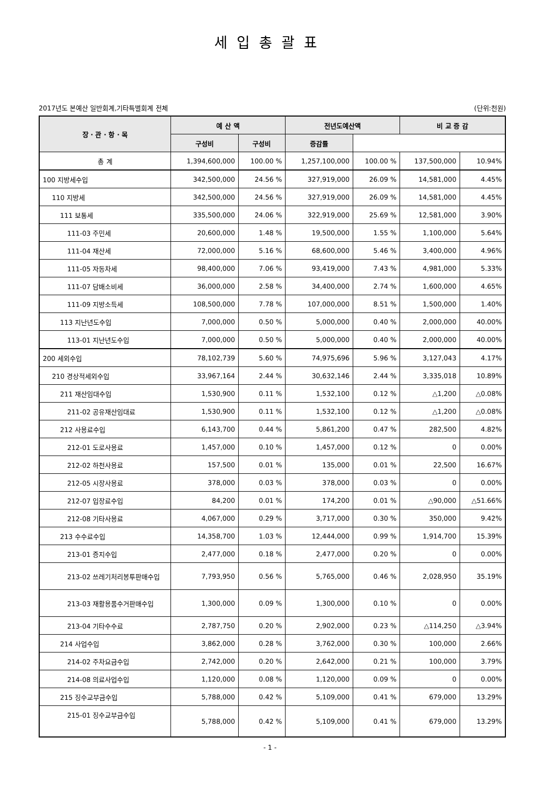세입총괄표
2017년도 본예산 일반회계,기타특별회계 전체 (단위:천원)
| 장 · 관 · 항 · 목 | 예 산 액 | | 전년도예산액 | | 비 교 증 감 | |
| --- | --- | --- | --- | --- | --- | --- |
| | 구성비 | 구성비 | 증감률 | | | |
| 총 계 | 1,394,600,000 | 100.00 % | 1,257,100,000 | 100.00 % | 137,500,000 | 10.94% |
| 100 지방세수입 | 342,500,000 | 24.56 % | 327,919,000 | 26.09 % | 14,581,000 | 4.45% |
| 110 지방세 | 342,500,000 | 24.56 % | 327,919,000 | 26.09 % | 14,581,000 | 4.45% |
| 111 보통세 | 335,500,000 | 24.06 % | 322,919,000 | 25.69 % | 12,581,000 | 3.90% |
| 111-03 주민세 | 20,600,000 | 1.48 % | 19,500,000 | 1.55 % | 1,100,000 | 5.64% |
| 111-04 재산세 | 72,000,000 | 5.16 % | 68,600,000 | 5.46 % | 3,400,000 | 4.96% |
| 111-05 자동차세 | 98,400,000 | 7.06 % | 93,419,000 | 7.43 % | 4,981,000 | 5.33% |
| 111-07 담배소비세 | 36,000,000 | 2.58 % | 34,400,000 | 2.74 % | 1,600,000 | 4.65% |
| 111-09 지방소득세 | 108,500,000 | 7.78 % | 107,000,000 | 8.51 % | 1,500,000 | 1.40% |
| 113 지난년도수입 | 7,000,000 | 0.50 % | 5,000,000 | 0.40 % | 2,000,000 | 40.00% |
| 113-01 지난년도수입 | 7,000,000 | 0.50 % | 5,000,000 | 0.40 % | 2,000,000 | 40.00% |
| 200 세외수입 | 78,102,739 | 5.60 % | 74,975,696 | 5.96 % | 3,127,043 | 4.17% |
| 210 경상적세외수입 | 33,967,164 | 2.44 % | 30,632,146 | 2.44 % | 3,335,018 | 10.89% |
| 211 재산임대수입 | 1,530,900 | 0.11 % | 1,532,100 | 0.12 % | △1,200 | △0.08% |
| 211-02 공유재산임대료 | 1,530,900 | 0.11 % | 1,532,100 | 0.12 % | △1,200 | △0.08% |
| 212 사용료수입 | 6,143,700 | 0.44 % | 5,861,200 | 0.47 % | 282,500 | 4.82% |
| 212-01 도로사용료 | 1,457,000 | 0.10 % | 1,457,000 | 0.12 % | 0 | 0.00% |
| 212-02 하천사용료 | 157,500 | 0.01 % | 135,000 | 0.01 % | 22,500 | 16.67% |
| 212-05 시장사용료 | 378,000 | 0.03 % | 378,000 | 0.03 % | 0 | 0.00% |
| 212-07 입장료수입 | 84,200 | 0.01 % | 174,200 | 0.01 % | △90,000 | △51.66% |
| 212-08 기타사용료 | 4,067,000 | 0.29 % | 3,717,000 | 0.30 % | 350,000 | 9.42% |
| 213 수수료수입 | 14,358,700 | 1.03 % | 12,444,000 | 0.99 % | 1,914,700 | 15.39% |
| 213-01 증지수입 | 2,477,000 | 0.18 % | 2,477,000 | 0.20 % | 0 | 0.00% |
| 213-02 쓰레기처리봉투판매수입 | 7,793,950 | 0.56 % | 5,765,000 | 0.46 % | 2,028,950 | 35.19% |
| 213-03 재활용품수거판매수입 | 1,300,000 | 0.09 % | 1,300,000 | 0.10 % | 0 | 0.00% |
| 213-04 기타수수료 | 2,787,750 | 0.20 % | 2,902,000 | 0.23 % | △114,250 | △3.94% |
| 214 사업수입 | 3,862,000 | 0.28 % | 3,762,000 | 0.30 % | 100,000 | 2.66% |
| 214-02 주차요금수입 | 2,742,000 | 0.20 % | 2,642,000 | 0.21 % | 100,000 | 3.79% |
| 214-08 의료사업수입 | 1,120,000 | 0.08 % | 1,120,000 | 0.09 % | 0 | 0.00% |
| 215 징수교부금수입 | 5,788,000 | 0.42 % | 5,109,000 | 0.41 % | 679,000 | 13.29% |
| 215-01 징수교부금수입 | 5,788,000 | 0.42 % | 5,109,000 | 0.41 % | 679,000 | 13.29% |
- 1 -